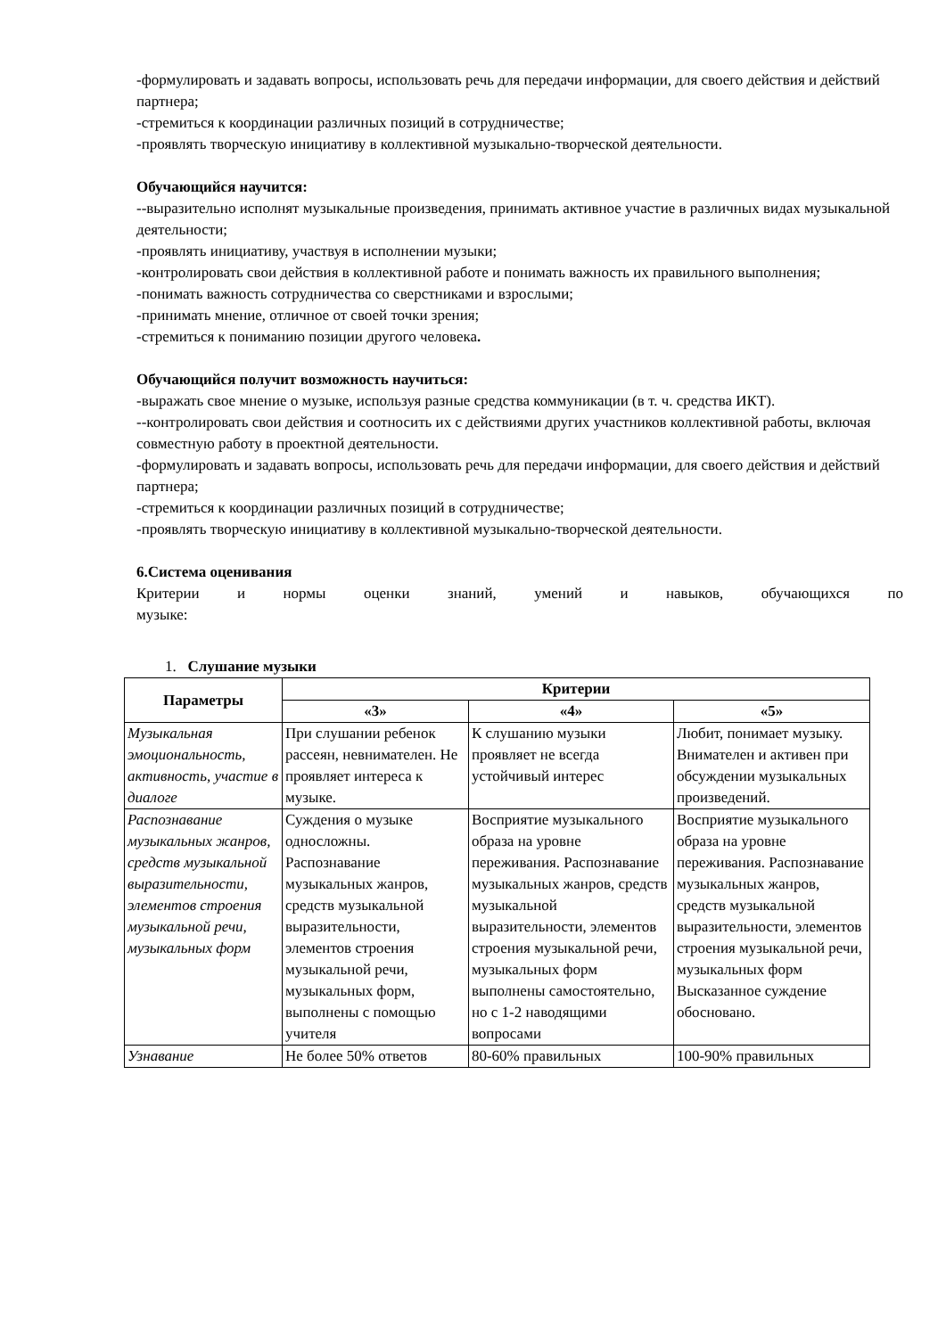-формулировать и задавать вопросы, использовать речь для передачи информации, для своего действия и действий партнера;
-стремиться к координации различных позиций в сотрудничестве;
-проявлять творческую инициативу в коллективной музыкально-творческой деятельности.
Обучающийся научится:
--выразительно исполнят музыкальные произведения, принимать активное участие в различных видах музыкальной деятельности;
-проявлять инициативу, участвуя в исполнении музыки;
-контролировать свои действия в коллективной работе и понимать важность их правильного выполнения;
-понимать важность сотрудничества со сверстниками и взрослыми;
-принимать мнение, отличное от своей точки зрения;
-стремиться к пониманию позиции другого человека.
Обучающийся получит возможность научиться:
-выражать свое мнение о музыке, используя разные средства коммуникации (в т. ч. средства ИКТ).
--контролировать свои действия и соотносить их с действиями других участников коллективной работы, включая совместную работу в проектной деятельности.
-формулировать и задавать вопросы, использовать речь для передачи информации, для своего действия и действий партнера;
-стремиться к координации различных позиций в сотрудничестве;
-проявлять творческую инициативу в коллективной музыкально-творческой деятельности.
6.Система оценивания
Критерии и нормы оценки знаний, умений и навыков, обучающихся по музыке:
1. Слушание музыки
| Параметры | Критерии | | |
| --- | --- | --- | --- |
| | «3» | «4» | «5» |
| Музыкальная эмоциональность, активность, участие в диалоге | При слушании ребенок рассеян, невнимателен. Не проявляет интереса к музыке. | К слушанию музыки проявляет не всегда устойчивый интерес | Любит, понимает музыку. Внимателен и активен при обсуждении музыкальных произведений. |
| Распознавание музыкальных жанров, средств музыкальной выразительности, элементов строения музыкальной речи, музыкальных форм | Суждения о музыке односложны. Распознавание музыкальных жанров, средств музыкальной выразительности, элементов строения музыкальной речи, музыкальных форм, выполнены с помощью учителя | Восприятие музыкального образа на уровне переживания. Распознавание музыкальных жанров, средств музыкальной выразительности, элементов строения музыкальной речи, музыкальных форм выполнены самостоятельно, но с 1-2 наводящими вопросами | Восприятие музыкального образа на уровне переживания. Распознавание музыкальных жанров, средств музыкальной выразительности, элементов строения музыкальной речи, музыкальных форм Высказанное суждение обосновано. |
| Узнавание | Не более 50% ответов | 80-60% правильных | 100-90% правильных |